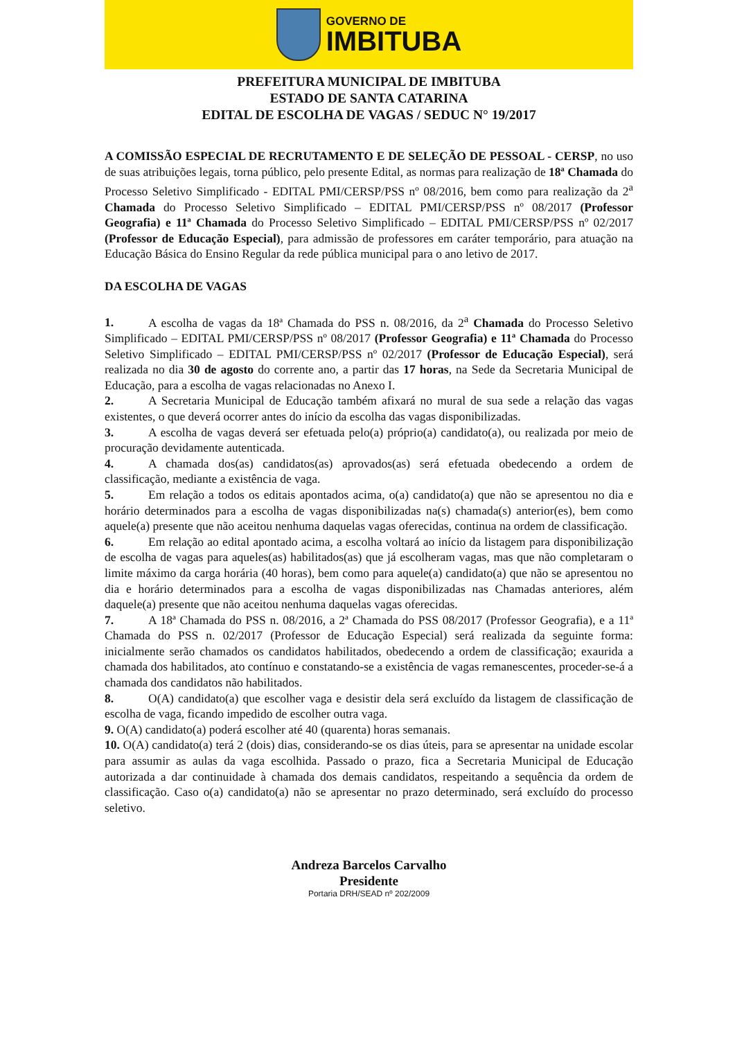GOVERNO DE
IMBITUBA
PREFEITURA MUNICIPAL DE IMBITUBA
ESTADO DE SANTA CATARINA
EDITAL DE ESCOLHA DE VAGAS / SEDUC N° 19/2017
A COMISSÃO ESPECIAL DE RECRUTAMENTO E DE SELEÇÃO DE PESSOAL - CERSP, no uso de suas atribuições legais, torna público, pelo presente Edital, as normas para realização de 18ª Chamada do Processo Seletivo Simplificado - EDITAL PMI/CERSP/PSS nº 08/2016, bem como para realização da 2<sup>a</sup> Chamada do Processo Seletivo Simplificado – EDITAL PMI/CERSP/PSS nº 08/2017 (Professor Geografia) e 11ª Chamada do Processo Seletivo Simplificado – EDITAL PMI/CERSP/PSS nº 02/2017 (Professor de Educação Especial), para admissão de professores em caráter temporário, para atuação na Educação Básica do Ensino Regular da rede pública municipal para o ano letivo de 2017.
DA ESCOLHA DE VAGAS
1. A escolha de vagas da 18ª Chamada do PSS n. 08/2016, da 2<sup>a</sup> Chamada do Processo Seletivo Simplificado – EDITAL PMI/CERSP/PSS nº 08/2017 (Professor Geografia) e 11ª Chamada do Processo Seletivo Simplificado – EDITAL PMI/CERSP/PSS nº 02/2017 (Professor de Educação Especial), será realizada no dia 30 de agosto do corrente ano, a partir das 17 horas, na Sede da Secretaria Municipal de Educação, para a escolha de vagas relacionadas no Anexo I.
2. A Secretaria Municipal de Educação também afixará no mural de sua sede a relação das vagas existentes, o que deverá ocorrer antes do início da escolha das vagas disponibilizadas.
3. A escolha de vagas deverá ser efetuada pelo(a) próprio(a) candidato(a), ou realizada por meio de procuração devidamente autenticada.
4. A chamada dos(as) candidatos(as) aprovados(as) será efetuada obedecendo a ordem de classificação, mediante a existência de vaga.
5. Em relação a todos os editais apontados acima, o(a) candidato(a) que não se apresentou no dia e horário determinados para a escolha de vagas disponibilizadas na(s) chamada(s) anterior(es), bem como aquele(a) presente que não aceitou nenhuma daquelas vagas oferecidas, continua na ordem de classificação.
6. Em relação ao edital apontado acima, a escolha voltará ao início da listagem para disponibilização de escolha de vagas para aqueles(as) habilitados(as) que já escolheram vagas, mas que não completaram o limite máximo da carga horária (40 horas), bem como para aquele(a) candidato(a) que não se apresentou no dia e horário determinados para a escolha de vagas disponibilizadas nas Chamadas anteriores, além daquele(a) presente que não aceitou nenhuma daquelas vagas oferecidas.
7. A 18ª Chamada do PSS n. 08/2016, a 2ª Chamada do PSS 08/2017 (Professor Geografia), e a 11ª Chamada do PSS n. 02/2017 (Professor de Educação Especial) será realizada da seguinte forma: inicialmente serão chamados os candidatos habilitados, obedecendo a ordem de classificação; exaurida a chamada dos habilitados, ato contínuo e constatando-se a existência de vagas remanescentes, proceder-se-á a chamada dos candidatos não habilitados.
8. O(A) candidato(a) que escolher vaga e desistir dela será excluído da listagem de classificação de escolha de vaga, ficando impedido de escolher outra vaga.
9. O(A) candidato(a) poderá escolher até 40 (quarenta) horas semanais.
10. O(A) candidato(a) terá 2 (dois) dias, considerando-se os dias úteis, para se apresentar na unidade escolar para assumir as aulas da vaga escolhida. Passado o prazo, fica a Secretaria Municipal de Educação autorizada a dar continuidade à chamada dos demais candidatos, respeitando a sequência da ordem de classificação. Caso o(a) candidato(a) não se apresentar no prazo determinado, será excluído do processo seletivo.
Andreza Barcelos Carvalho
Presidente
Portaria DRH/SEAD nº 202/2009